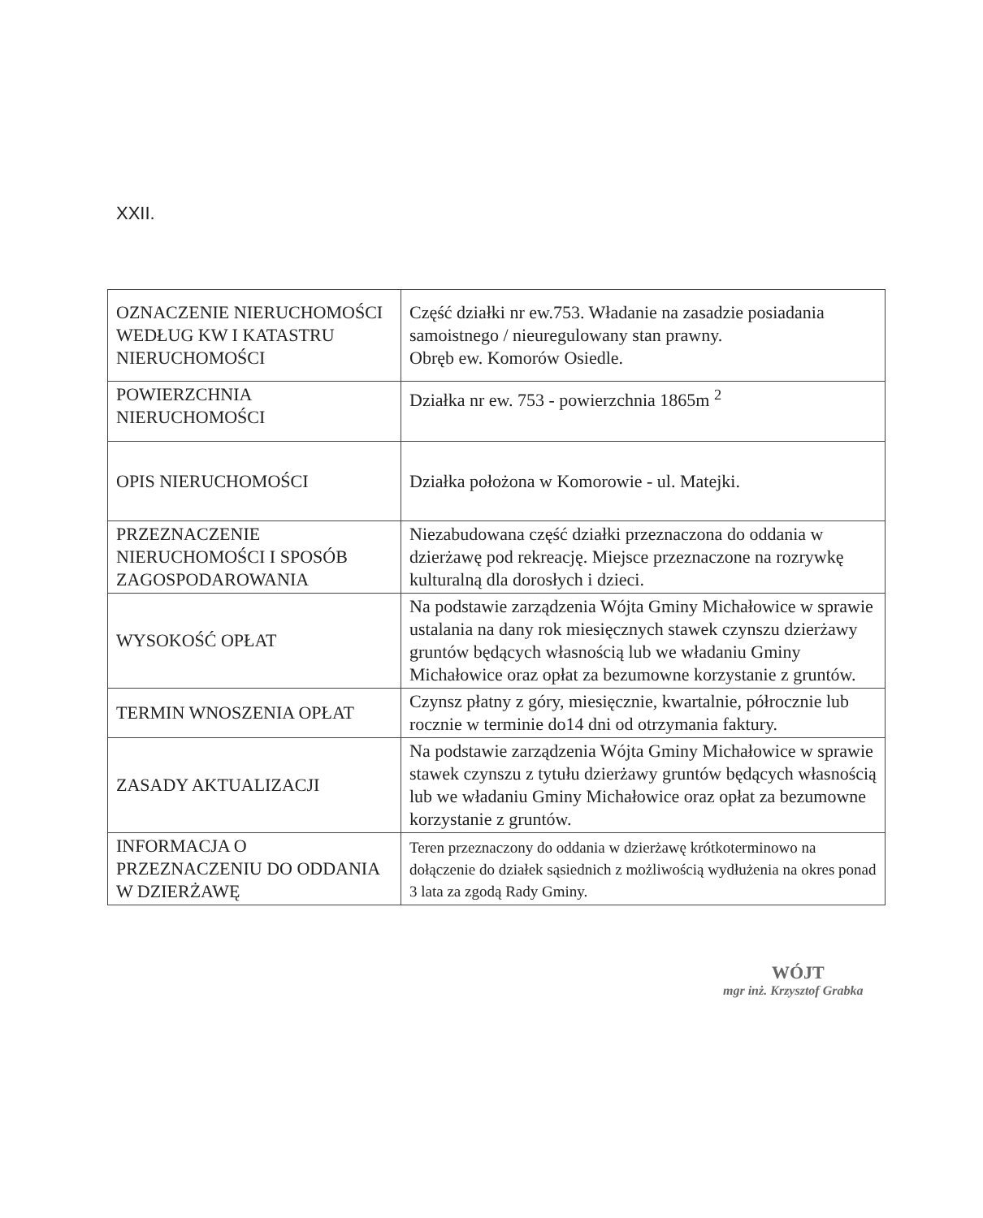XXII.
| OZNACZENIE NIERUCHOMOŚCI WEDŁUG KW I KATASTRU NIERUCHOMOŚCI | Część działki nr ew.753. Władanie na zasadzie posiadania samoistnego / nieuregulowany stan prawny. Obręb ew. Komorów Osiedle. |
| POWIERZCHNIA NIERUCHOMOŚCI | Działka nr ew. 753 - powierzchnia 1865m <sup>2</sup> |
| OPIS NIERUCHOMOŚCI | Działka położona w Komorowie - ul. Matejki. |
| PRZEZNACZENIE NIERUCHOMOŚCI I SPOSÓB ZAGOSPODAROWANIA | Niezabudowana część działki przeznaczona do oddania w dzierżawę pod rekreację. Miejsce przeznaczone na rozrywkę kulturalną dla dorosłych i dzieci. |
| WYSOKOŚĆ OPŁAT | Na podstawie zarządzenia Wójta Gminy Michałowice w sprawie ustalania na dany rok miesięcznych stawek czynszu dzierżawy gruntów będących własnością lub we władaniu Gminy Michałowice oraz opłat za bezumowne korzystanie z gruntów. |
| TERMIN WNOSZENIA OPŁAT | Czynsz płatny z góry, miesięcznie, kwartalnie, półrocznie lub rocznie w terminie do14 dni od otrzymania faktury. |
| ZASADY AKTUALIZACJI | Na podstawie zarządzenia Wójta Gminy Michałowice w sprawie stawek czynszu z tytułu dzierżawy gruntów będących własnością lub we władaniu Gminy Michałowice oraz opłat za bezumowne korzystanie z gruntów. |
| INFORMACJA O PRZEZNACZENIU DO ODDANIA W DZIERŻAWĘ | Teren przeznaczony do oddania w dzierżawę krótkoterminowo na dołączenie do działek sąsiednich z możliwością wydłużenia na okres ponad 3 lata za zgodą Rady Gminy. |
WÓJT
mgr inż. Krzysztof Grabka